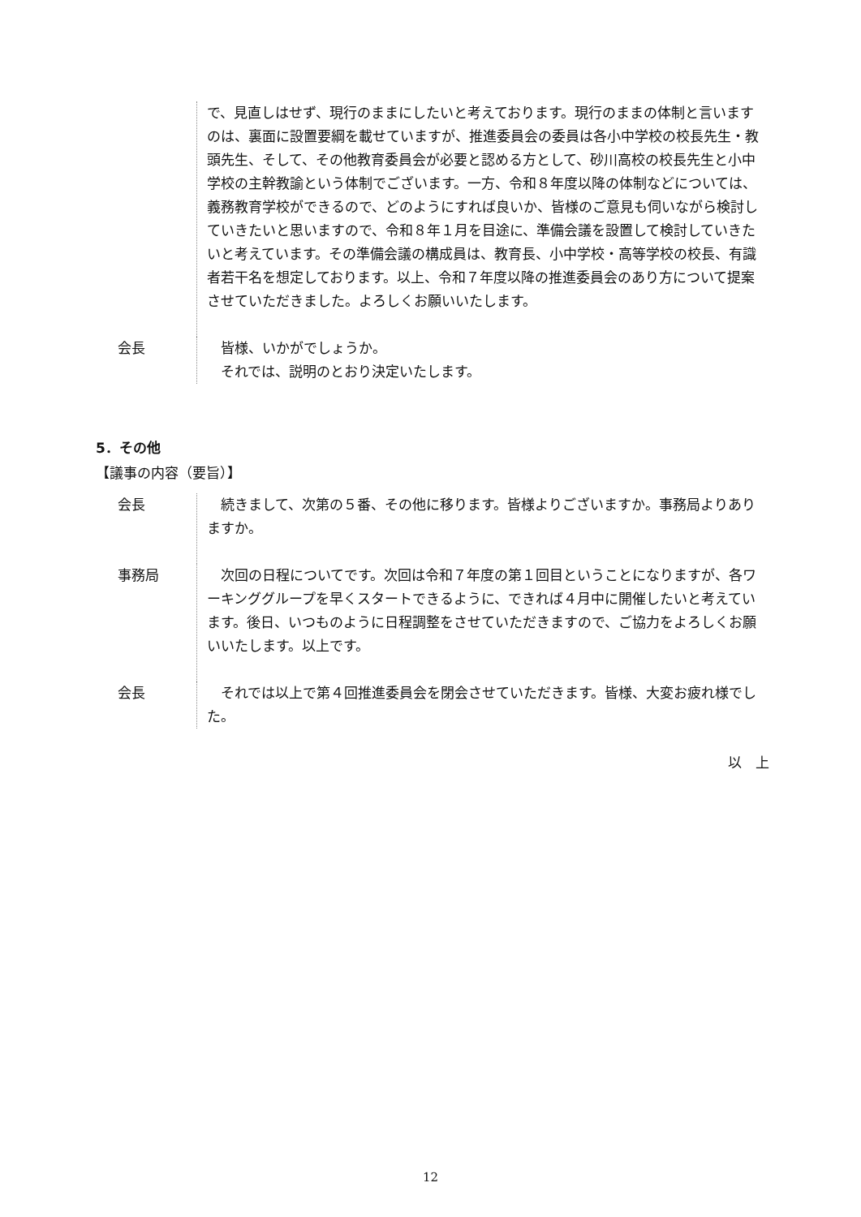で、見直しはせず、現行のままにしたいと考えております。現行のままの体制と言いますのは、裏面に設置要綱を載せていますが、推進委員会の委員は各小中学校の校長先生・教頭先生、そして、その他教育委員会が必要と認める方として、砂川高校の校長先生と小中学校の主幹教諭という体制でございます。一方、令和８年度以降の体制などについては、義務教育学校ができるので、どのようにすれば良いか、皆様のご意見も伺いながら検討していきたいと思いますので、令和８年１月を目途に、準備会議を設置して検討していきたいと考えています。その準備会議の構成員は、教育長、小中学校・高等学校の校長、有識者若干名を想定しております。以上、令和７年度以降の推進委員会のあり方について提案させていただきました。よろしくお願いいたします。
会長 皆様、いかがでしょうか。
それでは、説明のとおり決定いたします。
5．その他
【議事の内容（要旨）】
会長 続きまして、次第の５番、その他に移ります。皆様よりございますか。事務局よりありますか。
事務局 次回の日程についてです。次回は令和７年度の第１回目ということになりますが、各ワーキンググループを早くスタートできるように、できれば４月中に開催したいと考えています。後日、いつものように日程調整をさせていただきますので、ご協力をよろしくお願いいたします。以上です。
会長 それでは以上で第４回推進委員会を閉会させていただきます。皆様、大変お疲れ様でした。
以　上
12